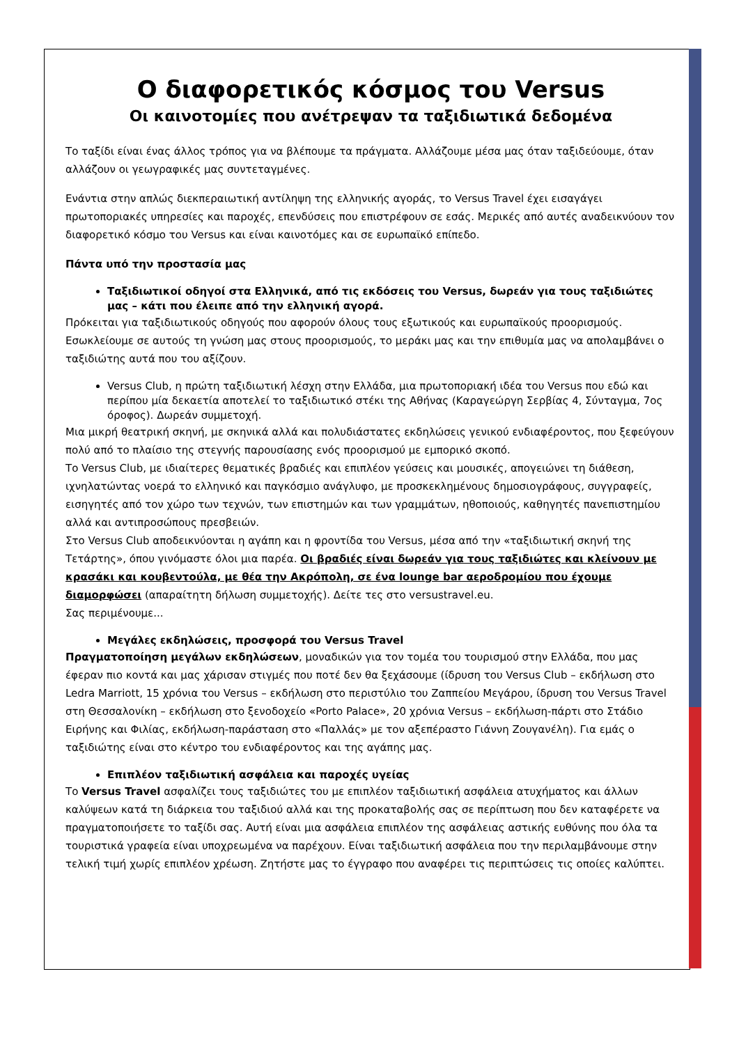Ο διαφορετικός κόσμος του Versus
Οι καινοτομίες που ανέτρεψαν τα ταξιδιωτικά δεδομένα
Το ταξίδι είναι ένας άλλος τρόπος για να βλέπουμε τα πράγματα. Αλλάζουμε μέσα μας όταν ταξιδεύουμε, όταν αλλάζουν οι γεωγραφικές μας συντεταγμένες.
Ενάντια στην απλώς διεκπεραιωτική αντίληψη της ελληνικής αγοράς, το Versus Travel έχει εισαγάγει πρωτοποριακές υπηρεσίες και παροχές, επενδύσεις που επιστρέφουν σε εσάς. Μερικές από αυτές αναδεικνύουν τον διαφορετικό κόσμο του Versus και είναι καινοτόμες και σε ευρωπαϊκό επίπεδο.
Πάντα υπό την προστασία μας
Ταξιδιωτικοί οδηγοί στα Ελληνικά, από τις εκδόσεις του Versus, δωρεάν για τους ταξιδιώτες μας – κάτι που έλειπε από την ελληνική αγορά.
Πρόκειται για ταξιδιωτικούς οδηγούς που αφορούν όλους τους εξωτικούς και ευρωπαϊκούς προορισμούς. Εσωκλείουμε σε αυτούς τη γνώση μας στους προορισμούς, το μεράκι μας και την επιθυμία μας να απολαμβάνει ο ταξιδιώτης αυτά που του αξίζουν.
Versus Club, η πρώτη ταξιδιωτική λέσχη στην Ελλάδα, μια πρωτοποριακή ιδέα του Versus που εδώ και περίπου μία δεκαετία αποτελεί το ταξιδιωτικό στέκι της Αθήνας (Καραγεώργη Σερβίας 4, Σύνταγμα, 7ος όροφος). Δωρεάν συμμετοχή.
Μια μικρή θεατρική σκηνή, με σκηνικά αλλά και πολυδιάστατες εκδηλώσεις γενικού ενδιαφέροντος, που ξεφεύγουν πολύ από το πλαίσιο της στεγνής παρουσίασης ενός προορισμού με εμπορικό σκοπό.
Το Versus Club, με ιδιαίτερες θεματικές βραδιές και επιπλέον γεύσεις και μουσικές, απογειώνει τη διάθεση, ιχνηλατώντας νοερά το ελληνικό και παγκόσμιο ανάγλυφο, με προσκεκλημένους δημοσιογράφους, συγγραφείς, εισηγητές από τον χώρο των τεχνών, των επιστημών και των γραμμάτων, ηθοποιούς, καθηγητές πανεπιστημίου αλλά και αντιπροσώπους πρεσβειών.
Στο Versus Club αποδεικνύονται η αγάπη και η φροντίδα του Versus, μέσα από την «ταξιδιωτική σκηνή της Τετάρτης», όπου γινόμαστε όλοι μια παρέα. Οι βραδιές είναι δωρεάν για τους ταξιδιώτες και κλείνουν με κρασάκι και κουβεντούλα, με θέα την Ακρόπολη, σε ένα lounge bar αεροδρομίου που έχουμε διαμορφώσει (απαραίτητη δήλωση συμμετοχής). Δείτε τες στο versustravel.eu.
Σας περιμένουμε...
Μεγάλες εκδηλώσεις, προσφορά του Versus Travel
Πραγματοποίηση μεγάλων εκδηλώσεων, μοναδικών για τον τομέα του τουρισμού στην Ελλάδα, που μας έφεραν πιο κοντά και μας χάρισαν στιγμές που ποτέ δεν θα ξεχάσουμε (ίδρυση του Versus Club – εκδήλωση στο Ledra Marriott, 15 χρόνια του Versus – εκδήλωση στο περιστύλιο του Ζαππείου Μεγάρου, ίδρυση του Versus Travel στη Θεσσαλονίκη – εκδήλωση στο ξενοδοχείο «Porto Palace», 20 χρόνια Versus – εκδήλωση-πάρτι στο Στάδιο Ειρήνης και Φιλίας, εκδήλωση-παράσταση στο «Παλλάς» με τον αξεπέραστο Γιάννη Ζουγανέλη). Για εμάς ο ταξιδιώτης είναι στο κέντρο του ενδιαφέροντος και της αγάπης μας.
Επιπλέον ταξιδιωτική ασφάλεια και παροχές υγείας
Το Versus Travel ασφαλίζει τους ταξιδιώτες του με επιπλέον ταξιδιωτική ασφάλεια ατυχήματος και άλλων καλύψεων κατά τη διάρκεια του ταξιδιού αλλά και της προκαταβολής σας σε περίπτωση που δεν καταφέρετε να πραγματοποιήσετε το ταξίδι σας. Αυτή είναι μια ασφάλεια επιπλέον της ασφάλειας αστικής ευθύνης που όλα τα τουριστικά γραφεία είναι υποχρεωμένα να παρέχουν. Είναι ταξιδιωτική ασφάλεια που την περιλαμβάνουμε στην τελική τιμή χωρίς επιπλέον χρέωση. Ζητήστε μας το έγγραφο που αναφέρει τις περιπτώσεις τις οποίες καλύπτει.